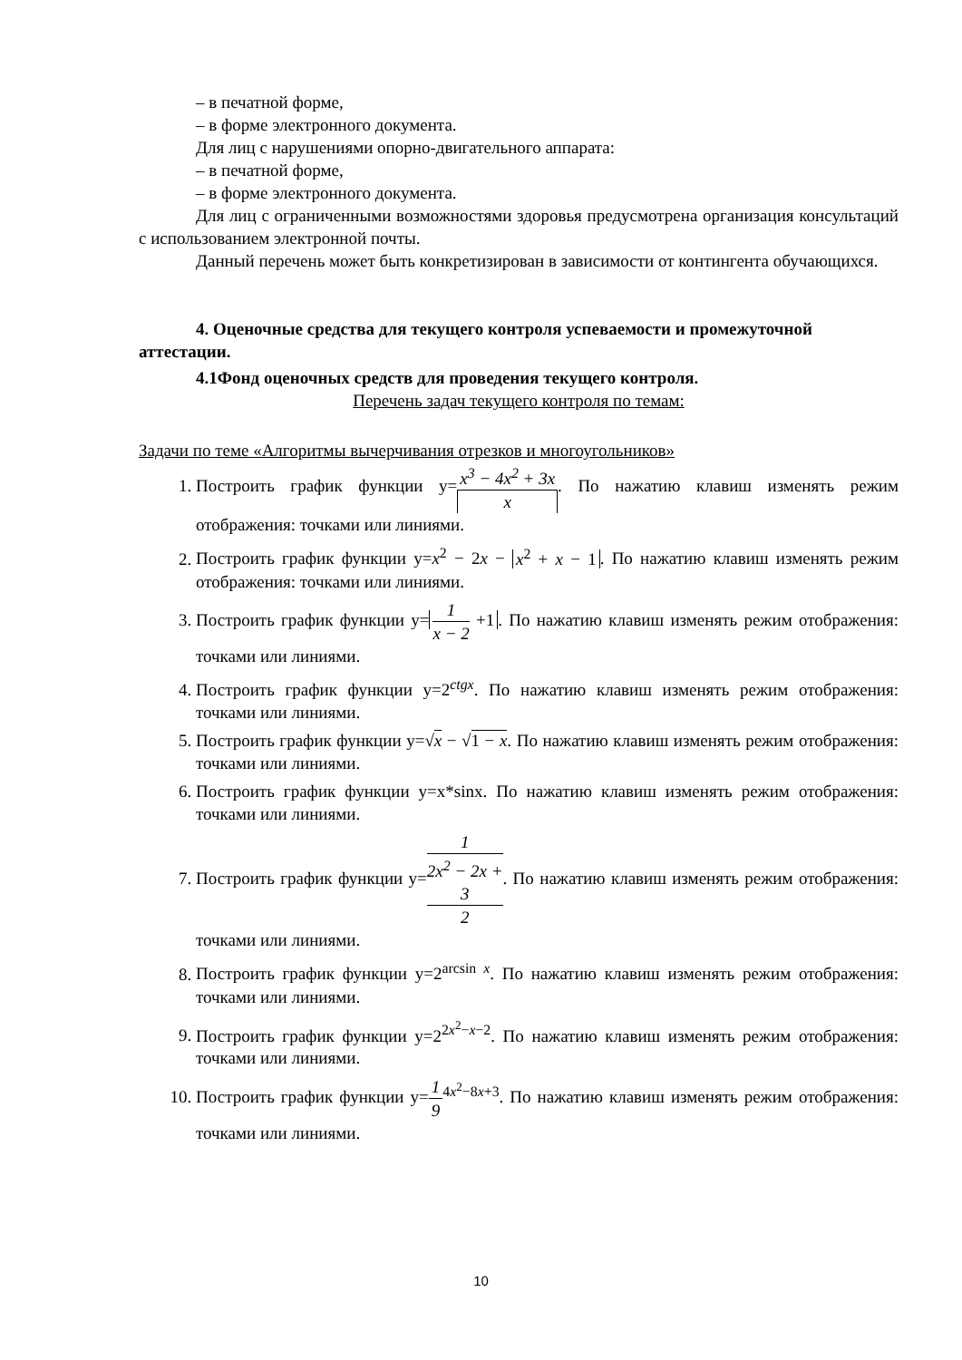– в печатной форме,
– в форме электронного документа.
Для лиц с нарушениями опорно-двигательного аппарата:
– в печатной форме,
– в форме электронного документа.
Для лиц с ограниченными возможностями здоровья предусмотрена организация консультаций с использованием электронной почты.
Данный перечень может быть конкретизирован в зависимости от контингента обучающихся.
4. Оценочные средства для текущего контроля успеваемости и промежуточной аттестации.
4.1Фонд оценочных средств для проведения текущего контроля.
Перечень задач текущего контроля по темам:
Задачи по теме «Алгоритмы вычерчивания отрезков и многоугольников»
1. Построить график функции y=x<sup>3</sup> − 4x<sup>2</sup> + 3x x. По нажатию клавиш изменять режим отображения: точками или линиями.
2. Построить график функции y=x<sup>2</sup> − 2x − x<sup>2</sup> + x − 1. По нажатию клавиш изменять режим отображения: точками или линиями.
3. Построить график функции y= 1 x − 2 +1. По нажатию клавиш изменять режим отображения: точками или линиями.
4. Построить график функции y=2<sup>ctgx</sup>. По нажатию клавиш изменять режим отображения: точками или линиями.
5. Построить график функции y=√x − √1 − x. По нажатию клавиш изменять режим отображения: точками или линиями.
6. Построить график функции y=x*sinx. По нажатию клавиш изменять режим отображения: точками или линиями.
7. Построить график функции y=1 2x<sup>2</sup> − 2x +
3
2. По нажатию клавиш изменять режим отображения: точками или линиями.
8. Построить график функции y=2<sup>arcsin x</sup>. По нажатию клавиш изменять режим отображения: точками или линиями.
9. Построить график функции y=2<sup>2x<sup>2</sup>−x−2</sup>. По нажатию клавиш изменять режим отображения: точками или линиями.
10. Построить график функции y=1 9<sup>4x<sup>2</sup>−8x+3</sup>. По нажатию клавиш изменять режим отображения: точками или линиями.
10